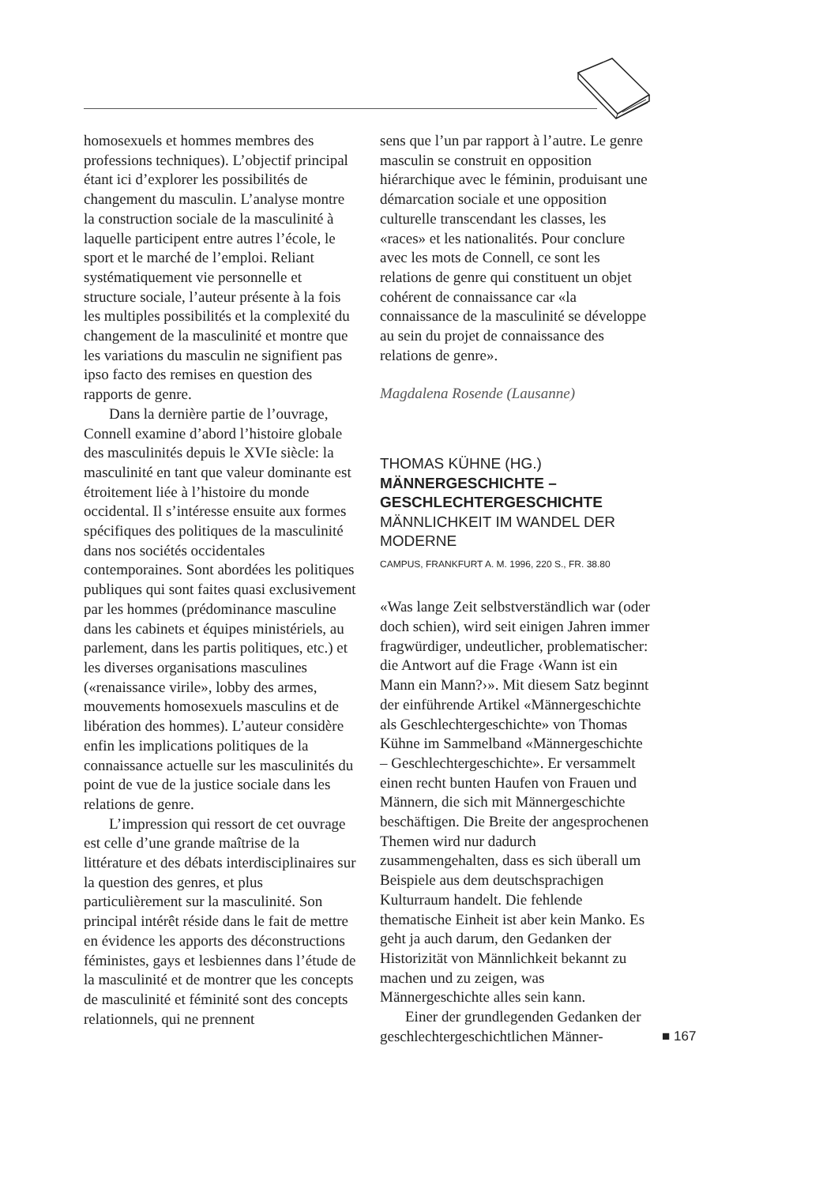homosexuels et hommes membres des professions techniques). L’objectif principal étant ici d’explorer les possibilités de changement du masculin. L’analyse montre la construction sociale de la masculinité à laquelle participent entre autres l’école, le sport et le marché de l’emploi. Reliant systématiquement vie personnelle et structure sociale, l’auteur présente à la fois les multiples possibilités et la complexité du changement de la masculinité et montre que les variations du masculin ne signifient pas ipso facto des remises en question des rapports de genre.
Dans la dernière partie de l’ouvrage, Connell examine d’abord l’histoire globale des masculinités depuis le XVIe siècle: la masculinité en tant que valeur dominante est étroitement liée à l’histoire du monde occidental. Il s’intéresse ensuite aux formes spécifiques des politiques de la masculinité dans nos sociétés occidentales contemporaines. Sont abordées les politiques publiques qui sont faites quasi exclusivement par les hommes (prédominance masculine dans les cabinets et équipes ministériels, au parlement, dans les partis politiques, etc.) et les diverses organisations masculines («renaissance virile», lobby des armes, mouvements homosexuels masculins et de libération des hommes). L’auteur considère enfin les implications politiques de la connaissance actuelle sur les masculinités du point de vue de la justice sociale dans les relations de genre.
L’impression qui ressort de cet ouvrage est celle d’une grande maîtrise de la littérature et des débats interdisciplinaires sur la question des genres, et plus particulièrement sur la masculinité. Son principal intérêt réside dans le fait de mettre en évidence les apports des déconstructions féministes, gays et lesbiennes dans l’étude de la masculinité et de montrer que les concepts de masculinité et féminité sont des concepts relationnels, qui ne prennent
sens que l’un par rapport à l’autre. Le genre masculin se construit en opposition hiérarchique avec le féminin, produisant une démarcation sociale et une opposition culturelle transcendant les classes, les «races» et les nationalités. Pour conclure avec les mots de Connell, ce sont les relations de genre qui constituent un objet cohérent de connaissance car «la connaissance de la masculinité se développe au sein du projet de connaissance des relations de genre».
Magdalena Rosende (Lausanne)
THOMAS KÜHNE (HG.)
MÄNNERGESCHICHTE – GESCHLECHTERGESCHICHTE
MÄNNLICHKEIT IM WANDEL DER MODERNE
CAMPUS, FRANKFURT A. M. 1996, 220 S., FR. 38.80
«Was lange Zeit selbstverständlich war (oder doch schien), wird seit einigen Jahren immer fragwürdiger, undeutlicher, problematischer: die Antwort auf die Frage ‹Wann ist ein Mann ein Mann?›». Mit diesem Satz beginnt der einführende Artikel «Männergeschichte als Geschlechtergeschichte» von Thomas Kühne im Sammelband «Männergeschichte – Geschlechtergeschichte». Er versammelt einen recht bunten Haufen von Frauen und Männern, die sich mit Männergeschichte beschäftigen. Die Breite der angesprochenen Themen wird nur dadurch zusammengehalten, dass es sich überall um Beispiele aus dem deutschsprachigen Kulturraum handelt. Die fehlende thematische Einheit ist aber kein Manko. Es geht ja auch darum, den Gedanken der Historizität von Männlichkeit bekannt zu machen und zu zeigen, was Männergeschichte alles sein kann.
Einer der grundlegenden Gedanken der geschlechtergeschichtlichen Männer-
■ 167